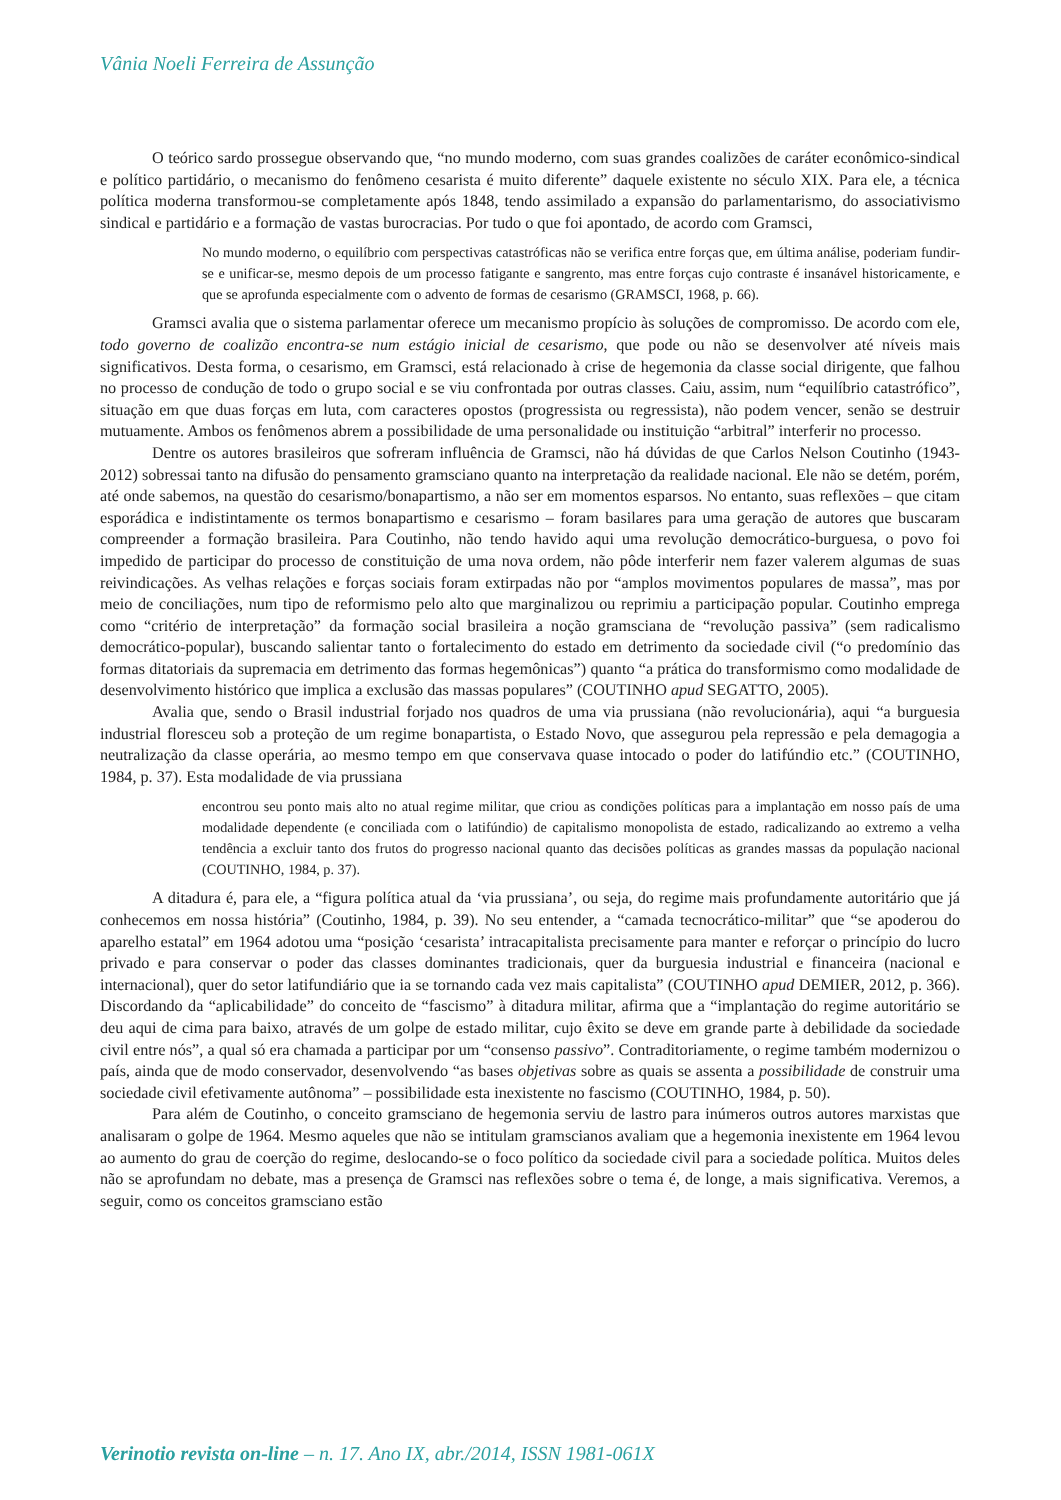Vânia Noeli Ferreira de Assunção
O teórico sardo prossegue observando que, “no mundo moderno, com suas grandes coalizões de caráter econômico-sindical e político partidário, o mecanismo do fenômeno cesarista é muito diferente” daquele existente no século XIX. Para ele, a técnica política moderna transformou-se completamente após 1848, tendo assimilado a expansão do parlamentarismo, do associativismo sindical e partidário e a formação de vastas burocracias. Por tudo o que foi apontado, de acordo com Gramsci,
No mundo moderno, o equilíbrio com perspectivas catastróficas não se verifica entre forças que, em última análise, poderiam fundir-se e unificar-se, mesmo depois de um processo fatigante e sangrento, mas entre forças cujo contraste é insanável historicamente, e que se aprofunda especialmente com o advento de formas de cesarismo (GRAMSCI, 1968, p. 66).
Gramsci avalia que o sistema parlamentar oferece um mecanismo propício às soluções de compromisso. De acordo com ele, todo governo de coalizão encontra-se num estágio inicial de cesarismo, que pode ou não se desenvolver até níveis mais significativos. Desta forma, o cesarismo, em Gramsci, está relacionado à crise de hegemonia da classe social dirigente, que falhou no processo de condução de todo o grupo social e se viu confrontada por outras classes. Caiu, assim, num “equilíbrio catastrófico”, situação em que duas forças em luta, com caracteres opostos (progressista ou regressista), não podem vencer, senão se destruir mutuamente. Ambos os fenômenos abrem a possibilidade de uma personalidade ou instituição “arbitral” interferir no processo.
Dentre os autores brasileiros que sofreram influência de Gramsci, não há dúvidas de que Carlos Nelson Coutinho (1943-2012) sobressai tanto na difusão do pensamento gramsciano quanto na interpretação da realidade nacional. Ele não se detém, porém, até onde sabemos, na questão do cesarismo/bonapartismo, a não ser em momentos esparsos. No entanto, suas reflexões – que citam esporádica e indistintamente os termos bonapartismo e cesarismo – foram basilares para uma geração de autores que buscaram compreender a formação brasileira. Para Coutinho, não tendo havido aqui uma revolução democrático-burguesa, o povo foi impedido de participar do processo de constituição de uma nova ordem, não pôde interferir nem fazer valerem algumas de suas reivindicações. As velhas relações e forças sociais foram extirpadas não por “amplos movimentos populares de massa”, mas por meio de conciliações, num tipo de reformismo pelo alto que marginalizou ou reprimiu a participação popular. Coutinho emprega como “critério de interpretação” da formação social brasileira a noção gramsciana de “revolução passiva” (sem radicalismo democrático-popular), buscando salientar tanto o fortalecimento do estado em detrimento da sociedade civil (“o predomínio das formas ditatoriais da supremacia em detrimento das formas hegemônicas”) quanto “a prática do transformismo como modalidade de desenvolvimento histórico que implica a exclusão das massas populares” (COUTINHO apud SEGATTO, 2005).
Avalia que, sendo o Brasil industrial forjado nos quadros de uma via prussiana (não revolucionária), aqui “a burguesia industrial floresceu sob a proteção de um regime bonapartista, o Estado Novo, que assegurou pela repressão e pela demagogia a neutralização da classe operária, ao mesmo tempo em que conservava quase intocado o poder do latifúndio etc.” (COUTINHO, 1984, p. 37). Esta modalidade de via prussiana
encontrou seu ponto mais alto no atual regime militar, que criou as condições políticas para a implantação em nosso país de uma modalidade dependente (e conciliada com o latifúndio) de capitalismo monopolista de estado, radicalizando ao extremo a velha tendência a excluir tanto dos frutos do progresso nacional quanto das decisões políticas as grandes massas da população nacional (COUTINHO, 1984, p. 37).
A ditadura é, para ele, a “figura política atual da ‘via prussiana’, ou seja, do regime mais profundamente autoritário que já conhecemos em nossa história” (Coutinho, 1984, p. 39). No seu entender, a “camada tecnocrático-militar” que “se apoderou do aparelho estatal” em 1964 adotou uma “posição ‘cesarista’ intracapitalista precisamente para manter e reforçar o princípio do lucro privado e para conservar o poder das classes dominantes tradicionais, quer da burguesia industrial e financeira (nacional e internacional), quer do setor latifundiário que ia se tornando cada vez mais capitalista” (COUTINHO apud DEMIER, 2012, p. 366). Discordando da “aplicabilidade” do conceito de “fascismo” à ditadura militar, afirma que a “implantação do regime autoritário se deu aqui de cima para baixo, através de um golpe de estado militar, cujo êxito se deve em grande parte à debilidade da sociedade civil entre nós”, a qual só era chamada a participar por um “consenso passivo”. Contraditoriamente, o regime também modernizou o país, ainda que de modo conservador, desenvolvendo “as bases objetivas sobre as quais se assenta a possibilidade de construir uma sociedade civil efetivamente autônoma” – possibilidade esta inexistente no fascismo (COUTINHO, 1984, p. 50).
Para além de Coutinho, o conceito gramsciano de hegemonia serviu de lastro para inúmeros outros autores marxistas que analisaram o golpe de 1964. Mesmo aqueles que não se intitulam gramscianos avaliam que a hegemonia inexistente em 1964 levou ao aumento do grau de coerção do regime, deslocando-se o foco político da sociedade civil para a sociedade política. Muitos deles não se aprofundam no debate, mas a presença de Gramsci nas reflexões sobre o tema é, de longe, a mais significativa. Veremos, a seguir, como os conceitos gramsciano estão
Verinotio revista on-line – n. 17. Ano IX, abr./2014, ISSN 1981-061X